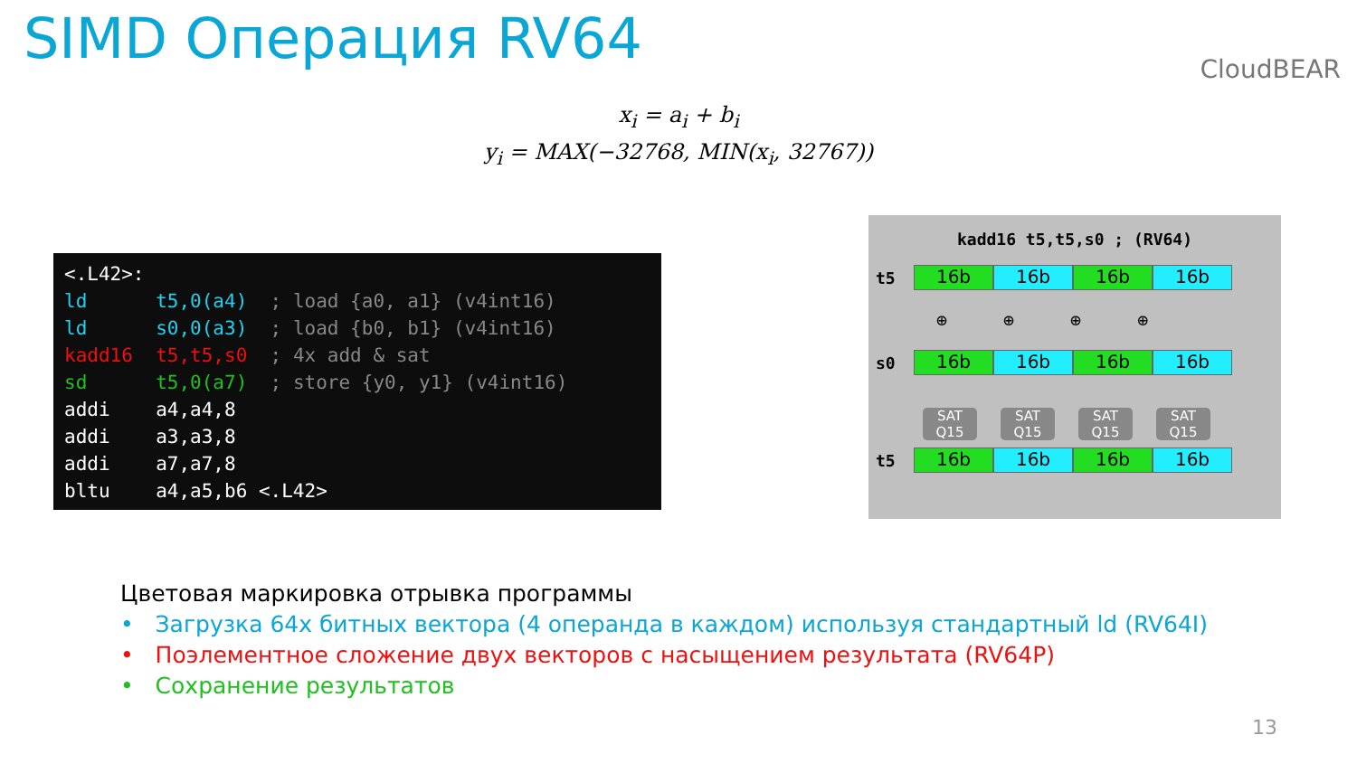SIMD Операция RV64 CloudBEAR
x<sub>i</sub> = a<sub>i</sub> + b<sub>i</sub>
y<sub>i</sub> = MAX(−32768, MIN(x<sub>i</sub>, 32767))
<.L42>: ld t5,0(a4) ; load {a0, a1} (v4int16) ld s0,0(a3) ; load {b0, b1} (v4int16) kadd16 t5,t5,s0 ; 4x add & sat sd t5,0(a7) ; store {y0, y1} (v4int16) addi a4,a4,8 addi a3,a3,8 addi a7,a7,8 bltu a4,a5,b6 <.L42>
kadd16 t5,t5,s0 ; (RV64)
t5 16b 16b 16b 16b
⊕ ⊕ ⊕ ⊕
s0 16b 16b 16b 16b
SAT
Q15
SAT
Q15
SAT
Q15
SAT
Q15
t5 16b 16b 16b 16b
Цветовая маркировка отрывка программы
• Загрузка 64х битных вектора (4 операнда в каждом) используя стандартный ld (RV64I)
• Поэлементное сложение двух векторов с насыщением результата (RV64P)
• Сохранение результатов
13